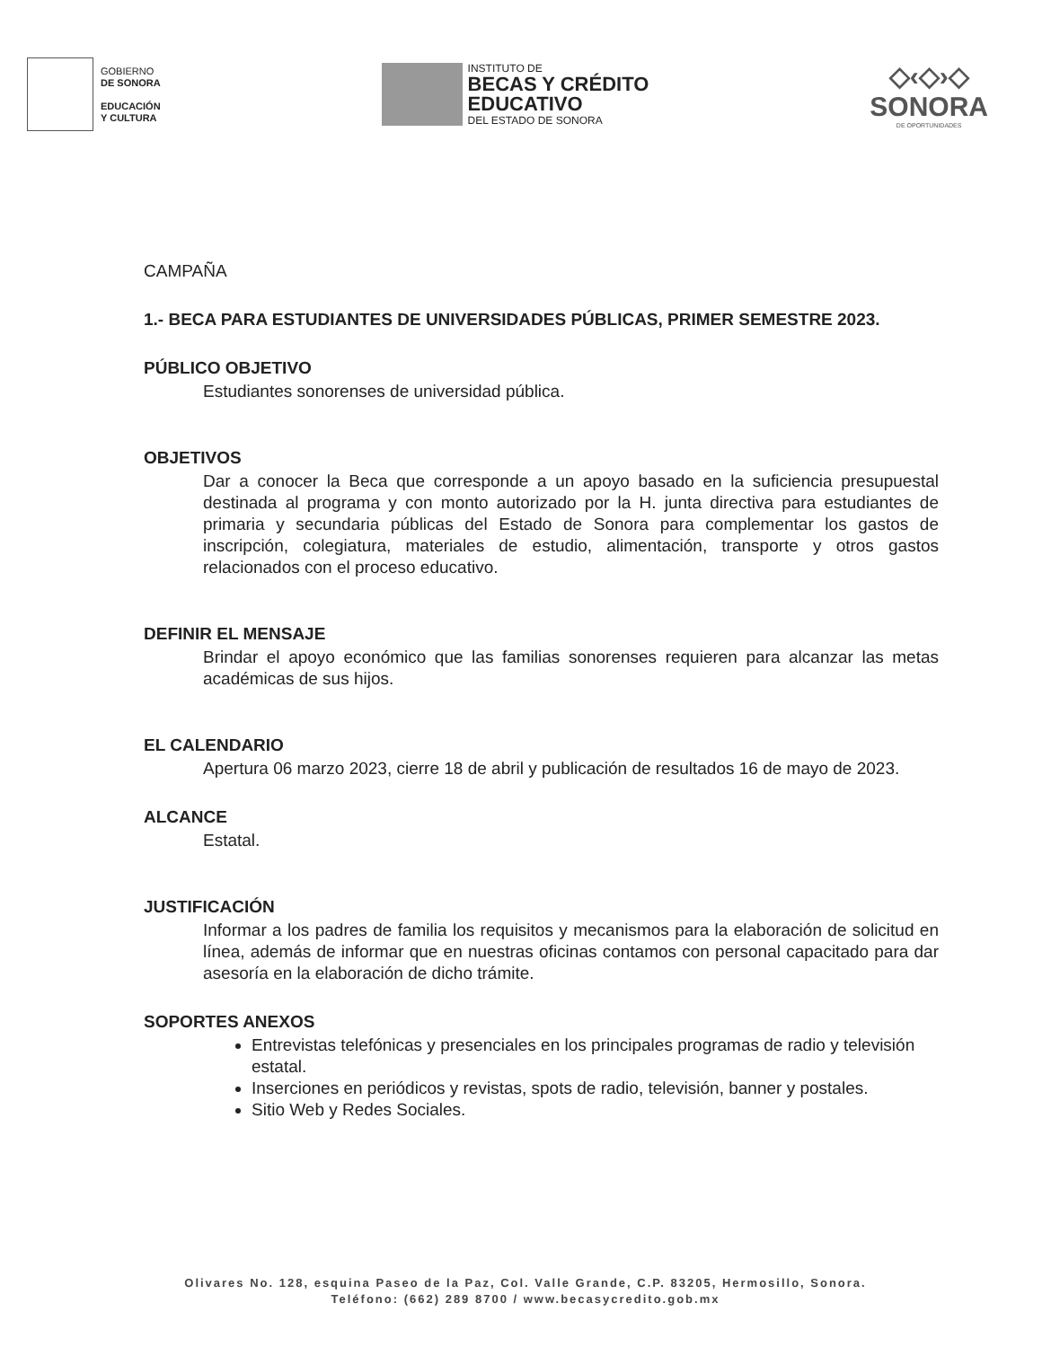GOBIERNO
DE SONORA
EDUCACIÓN
Y CULTURA
INSTITUTO DE
BECAS Y CRÉDITO
EDUCATIVO
DEL ESTADO DE SONORA
◇‹◇›◇
SONORA
DE OPORTUNIDADES
CAMPAÑA
1.- BECA PARA ESTUDIANTES DE UNIVERSIDADES PÚBLICAS, PRIMER SEMESTRE 2023.
PÚBLICO OBJETIVO
Estudiantes sonorenses de universidad pública.
OBJETIVOS
Dar a conocer la Beca que corresponde a un apoyo basado en la suficiencia presupuestal destinada al programa y con monto autorizado por la H. junta directiva para estudiantes de primaria y secundaria públicas del Estado de Sonora para complementar los gastos de inscripción, colegiatura, materiales de estudio, alimentación, transporte y otros gastos relacionados con el proceso educativo.
DEFINIR EL MENSAJE
Brindar el apoyo económico que las familias sonorenses requieren para alcanzar las metas académicas de sus hijos.
EL CALENDARIO
Apertura 06 marzo 2023, cierre 18 de abril y publicación de resultados 16 de mayo de 2023.
ALCANCE
Estatal.
JUSTIFICACIÓN
Informar a los padres de familia los requisitos y mecanismos para la elaboración de solicitud en línea, además de informar que en nuestras oficinas contamos con personal capacitado para dar asesoría en la elaboración de dicho trámite.
SOPORTES ANEXOS
Entrevistas telefónicas y presenciales en los principales programas de radio y televisión estatal.
Inserciones en periódicos y revistas, spots de radio, televisión, banner y postales.
Sitio Web y Redes Sociales.
Olivares No. 128, esquina Paseo de la Paz, Col. Valle Grande, C.P. 83205, Hermosillo, Sonora.
Teléfono: (662) 289 8700 / www.becasycredito.gob.mx